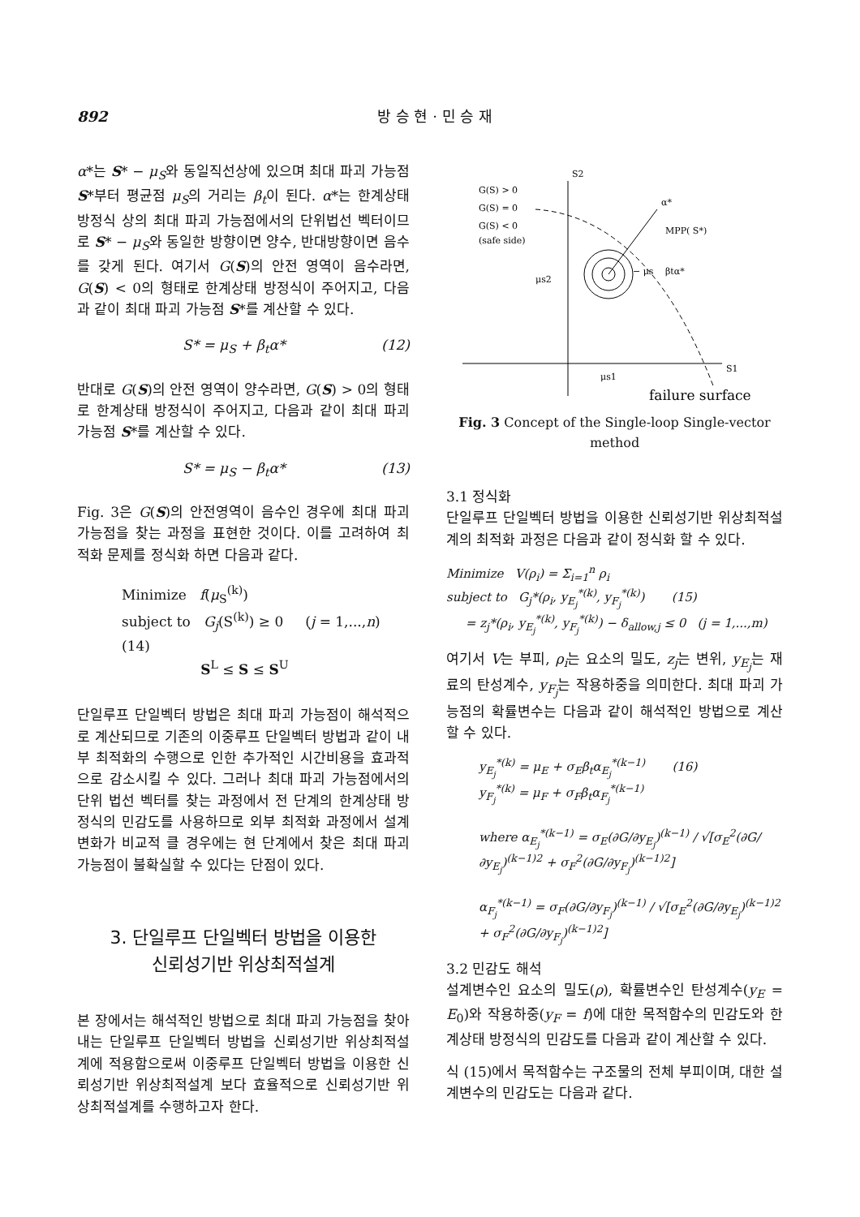892 방 승 현 · 민 승 재
α*는 S* − μ<sub>S</sub>와 동일직선상에 있으며 최대 파괴 가능점 S*부터 평균점 μ<sub>S</sub>의 거리는 β<sub>t</sub>이 된다. α*는 한계상태 방정식 상의 최대 파괴 가능점에서의 단위법선 벡터이므로 S* − μ<sub>S</sub>와 동일한 방향이면 양수, 반대방향이면 음수를 갖게 된다. 여기서 G(S)의 안전 영역이 음수라면, G(S) < 0의 형태로 한계상태 방정식이 주어지고, 다음과 같이 최대 파괴 가능점 S*를 계산할 수 있다.
S* = μ<sub>S</sub> + β<sub>t</sub>α* (12)
반대로 G(S)의 안전 영역이 양수라면, G(S) > 0의 형태로 한계상태 방정식이 주어지고, 다음과 같이 최대 파괴 가능점 S*를 계산할 수 있다.
S* = μ<sub>S</sub> − β<sub>t</sub>α* (13)
Fig. 3은 G(S)의 안전영역이 음수인 경우에 최대 파괴 가능점을 찾는 과정을 표현한 것이다. 이를 고려하여 최적화 문제를 정식화 하면 다음과 같다.
Minimize f(μ<sub>S</sub><sup>(k)</sup>)
subject to G<sub>j</sub>(S<sup>(k)</sup>) ≥ 0 (j = 1,...,n) (14)
S<sup>L</sup> ≤ S ≤ S<sup>U</sup>
단일루프 단일벡터 방법은 최대 파괴 가능점이 해석적으로 계산되므로 기존의 이중루프 단일벡터 방법과 같이 내부 최적화의 수행으로 인한 추가적인 시간비용을 효과적으로 감소시킬 수 있다. 그러나 최대 파괴 가능점에서의 단위 법선 벡터를 찾는 과정에서 전 단계의 한계상태 방정식의 민감도를 사용하므로 외부 최적화 과정에서 설계변화가 비교적 클 경우에는 현 단계에서 찾은 최대 파괴 가능점이 불확실할 수 있다는 단점이 있다.
3. 단일루프 단일벡터 방법을 이용한
신뢰성기반 위상최적설계
본 장에서는 해석적인 방법으로 최대 파괴 가능점을 찾아내는 단일루프 단일벡터 방법을 신뢰성기반 위상최적설계에 적용함으로써 이중루프 단일벡터 방법을 이용한 신뢰성기반 위상최적설계 보다 효율적으로 신뢰성기반 위상최적설계를 수행하고자 한다.
S2
G(S) > 0
G(S) = 0
G(S) < 0
(safe side)
α*
MPP( S*)
μs2
μs1
S1
− μs
βtα*
failure surface
Fig. 3 Concept of the Single-loop Single-vector method
3.1 정식화
단일루프 단일벡터 방법을 이용한 신뢰성기반 위상최적설계의 최적화 과정은 다음과 같이 정식화 할 수 있다.
Minimize V(ρ<sub>i</sub>) = Σ<sub>i=1</sub><sup>n</sup> ρ<sub>i</sub>
subject to G<sub>j</sub>*(ρ<sub>i</sub>, y<sub>E<sub>j</sub></sub><sup>*(k)</sup>, y<sub>F<sub>j</sub></sub><sup>*(k)</sup>) (15)
= z<sub>j</sub>*(ρ<sub>i</sub>, y<sub>E<sub>j</sub></sub><sup>*(k)</sup>, y<sub>F<sub>j</sub></sub><sup>*(k)</sup>) − δ<sub>allow,j</sub> ≤ 0 (j = 1,...,m)
여기서 V는 부피, ρ<sub>i</sub>는 요소의 밀도, z<sub>j</sub>는 변위, y<sub>E<sub>j</sub></sub>는 재료의 탄성계수, y<sub>F<sub>j</sub></sub>는 작용하중을 의미한다. 최대 파괴 가능점의 확률변수는 다음과 같이 해석적인 방법으로 계산할 수 있다.
y<sub>E<sub>j</sub></sub><sup>*(k)</sup> = μ<sub>E</sub> + σ<sub>E</sub>β<sub>t</sub>α<sub>E<sub>j</sub></sub><sup>*(k−1)</sup> (16)
y<sub>F<sub>j</sub></sub><sup>*(k)</sup> = μ<sub>F</sub> + σ<sub>F</sub>β<sub>t</sub>α<sub>F<sub>j</sub></sub><sup>*(k−1)</sup>
where α<sub>E<sub>j</sub></sub><sup>*(k−1)</sup> = σ<sub>E</sub>(∂G/∂y<sub>E<sub>j</sub></sub>)<sup>(k−1)</sup> / √[σ<sub>E</sub><sup>2</sup>(∂G/∂y<sub>E<sub>j</sub></sub>)<sup>(k−1)2</sup> + σ<sub>F</sub><sup>2</sup>(∂G/∂y<sub>F<sub>j</sub></sub>)<sup>(k−1)2</sup>]
α<sub>F<sub>j</sub></sub><sup>*(k−1)</sup> = σ<sub>F</sub>(∂G/∂y<sub>F<sub>j</sub></sub>)<sup>(k−1)</sup> / √[σ<sub>E</sub><sup>2</sup>(∂G/∂y<sub>E<sub>j</sub></sub>)<sup>(k−1)2</sup> + σ<sub>F</sub><sup>2</sup>(∂G/∂y<sub>F<sub>j</sub></sub>)<sup>(k−1)2</sup>]
3.2 민감도 해석
설계변수인 요소의 밀도(ρ), 확률변수인 탄성계수(y<sub>E</sub> = E<sub>0</sub>)와 작용하중(y<sub>F</sub> = f)에 대한 목적함수의 민감도와 한계상태 방정식의 민감도를 다음과 같이 계산할 수 있다.
식 (15)에서 목적함수는 구조물의 전체 부피이며, 대한 설계변수의 민감도는 다음과 같다.